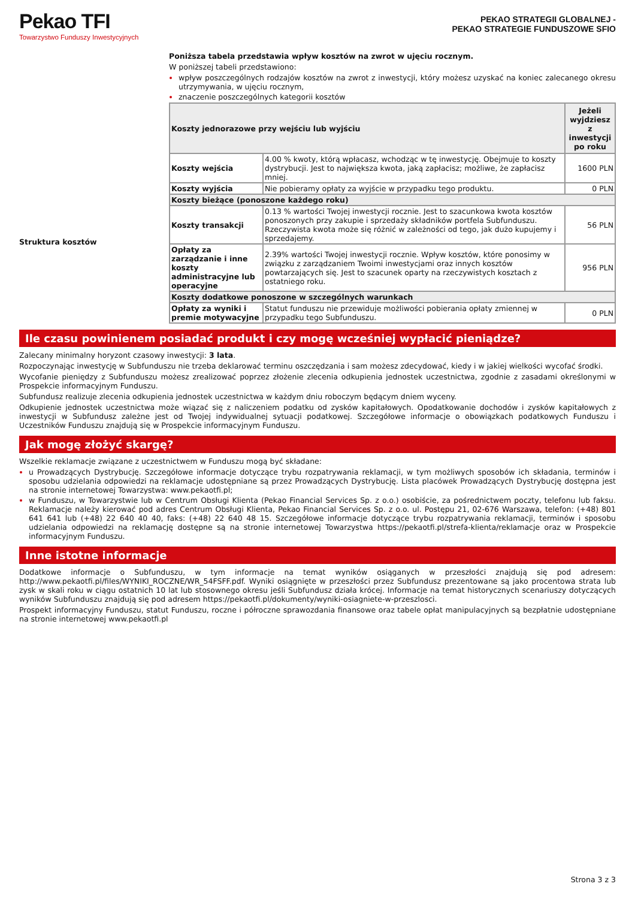Pekao TFI
Towarzystwo Funduszy Inwestycyjnych
PEKAO STRATEGII GLOBALNEJ -
PEKAO STRATEGIE FUNDUSZOWE SFIO
Struktura kosztów
Poniższa tabela przedstawia wpływ kosztów na zwrot w ujęciu rocznym.
W poniższej tabeli przedstawiono:
wpływ poszczególnych rodzajów kosztów na zwrot z inwestycji, który możesz uzyskać na koniec zalecanego okresu utrzymywania, w ujęciu rocznym,
znaczenie poszczególnych kategorii kosztów
| Koszty jednorazowe przy wejściu lub wyjściu | | Jeżeli wyjdziesz z inwestycji po roku |
| --- | --- | --- |
| Koszty wejścia | 4.00 % kwoty, którą wpłacasz, wchodząc w tę inwestycję. Obejmuje to koszty dystrybucji. Jest to największa kwota, jaką zapłacisz; możliwe, że zapłacisz mniej. | 1600 PLN |
| Koszty wyjścia | Nie pobieramy opłaty za wyjście w przypadku tego produktu. | 0 PLN |
| Koszty bieżące (ponoszone każdego roku) | | |
| Koszty transakcji | 0.13 % wartości Twojej inwestycji rocznie. Jest to szacunkowa kwota kosztów ponoszonych przy zakupie i sprzedaży składników portfela Subfunduszu. Rzeczywista kwota może się różnić w zależności od tego, jak dużo kupujemy i sprzedajemy. | 56 PLN |
| Opłaty za zarządzanie i inne koszty administracyjne lub operacyjne | 2.39% wartości Twojej inwestycji rocznie. Wpływ kosztów, które ponosimy w związku z zarządzaniem Twoimi inwestycjami oraz innych kosztów powtarzających się. Jest to szacunek oparty na rzeczywistych kosztach z ostatniego roku. | 956 PLN |
| Koszty dodatkowe ponoszone w szczególnych warunkach | | |
| Opłaty za wyniki i premie motywacyjne | Statut funduszu nie przewiduje możliwości pobierania opłaty zmiennej w przypadku tego Subfunduszu. | 0 PLN |
Ile czasu powinienem posiadać produkt i czy mogę wcześniej wypłacić pieniądze?
Zalecany minimalny horyzont czasowy inwestycji: 3 lata.
Rozpoczynając inwestycję w Subfunduszu nie trzeba deklarować terminu oszczędzania i sam możesz zdecydować, kiedy i w jakiej wielkości wycofać środki.
Wycofanie pieniędzy z Subfunduszu możesz zrealizować poprzez złożenie zlecenia odkupienia jednostek uczestnictwa, zgodnie z zasadami określonymi w Prospekcie informacyjnym Funduszu.
Subfundusz realizuje zlecenia odkupienia jednostek uczestnictwa w każdym dniu roboczym będącym dniem wyceny.
Odkupienie jednostek uczestnictwa może wiązać się z naliczeniem podatku od zysków kapitałowych. Opodatkowanie dochodów i zysków kapitałowych z inwestycji w Subfundusz zależne jest od Twojej indywidualnej sytuacji podatkowej. Szczegółowe informacje o obowiązkach podatkowych Funduszu i Uczestników Funduszu znajdują się w Prospekcie informacyjnym Funduszu.
Jak mogę złożyć skargę?
Wszelkie reklamacje związane z uczestnictwem w Funduszu mogą być składane:
u Prowadzących Dystrybucję. Szczegółowe informacje dotyczące trybu rozpatrywania reklamacji, w tym możliwych sposobów ich składania, terminów i sposobu udzielania odpowiedzi na reklamacje udostępniane są przez Prowadzących Dystrybucję. Lista placówek Prowadzących Dystrybucję dostępna jest na stronie internetowej Towarzystwa: www.pekaotfi.pl;
w Funduszu, w Towarzystwie lub w Centrum Obsługi Klienta (Pekao Financial Services Sp. z o.o.) osobiście, za pośrednictwem poczty, telefonu lub faksu. Reklamacje należy kierować pod adres Centrum Obsługi Klienta, Pekao Financial Services Sp. z o.o. ul. Postępu 21, 02-676 Warszawa, telefon: (+48) 801 641 641 lub (+48) 22 640 40 40, faks: (+48) 22 640 48 15. Szczegółowe informacje dotyczące trybu rozpatrywania reklamacji, terminów i sposobu udzielania odpowiedzi na reklamację dostępne są na stronie internetowej Towarzystwa https://pekaotfi.pl/strefa-klienta/reklamacje oraz w Prospekcie informacyjnym Funduszu.
Inne istotne informacje
Dodatkowe informacje o Subfunduszu, w tym informacje na temat wyników osiąganych w przeszłości znajdują się pod adresem: http://www.pekaotfi.pl/files/WYNIKI_ROCZNE/WR_54FSFF.pdf. Wyniki osiągnięte w przeszłości przez Subfundusz prezentowane są jako procentowa strata lub zysk w skali roku w ciągu ostatnich 10 lat lub stosownego okresu jeśli Subfundusz działa krócej. Informacje na temat historycznych scenariuszy dotyczących wyników Subfunduszu znajdują się pod adresem https://pekaotfi.pl/dokumenty/wyniki-osiagniete-w-przeszlosci.
Prospekt informacyjny Funduszu, statut Funduszu, roczne i półroczne sprawozdania finansowe oraz tabele opłat manipulacyjnych są bezpłatnie udostępniane na stronie internetowej www.pekaotfi.pl
Strona 3 z 3